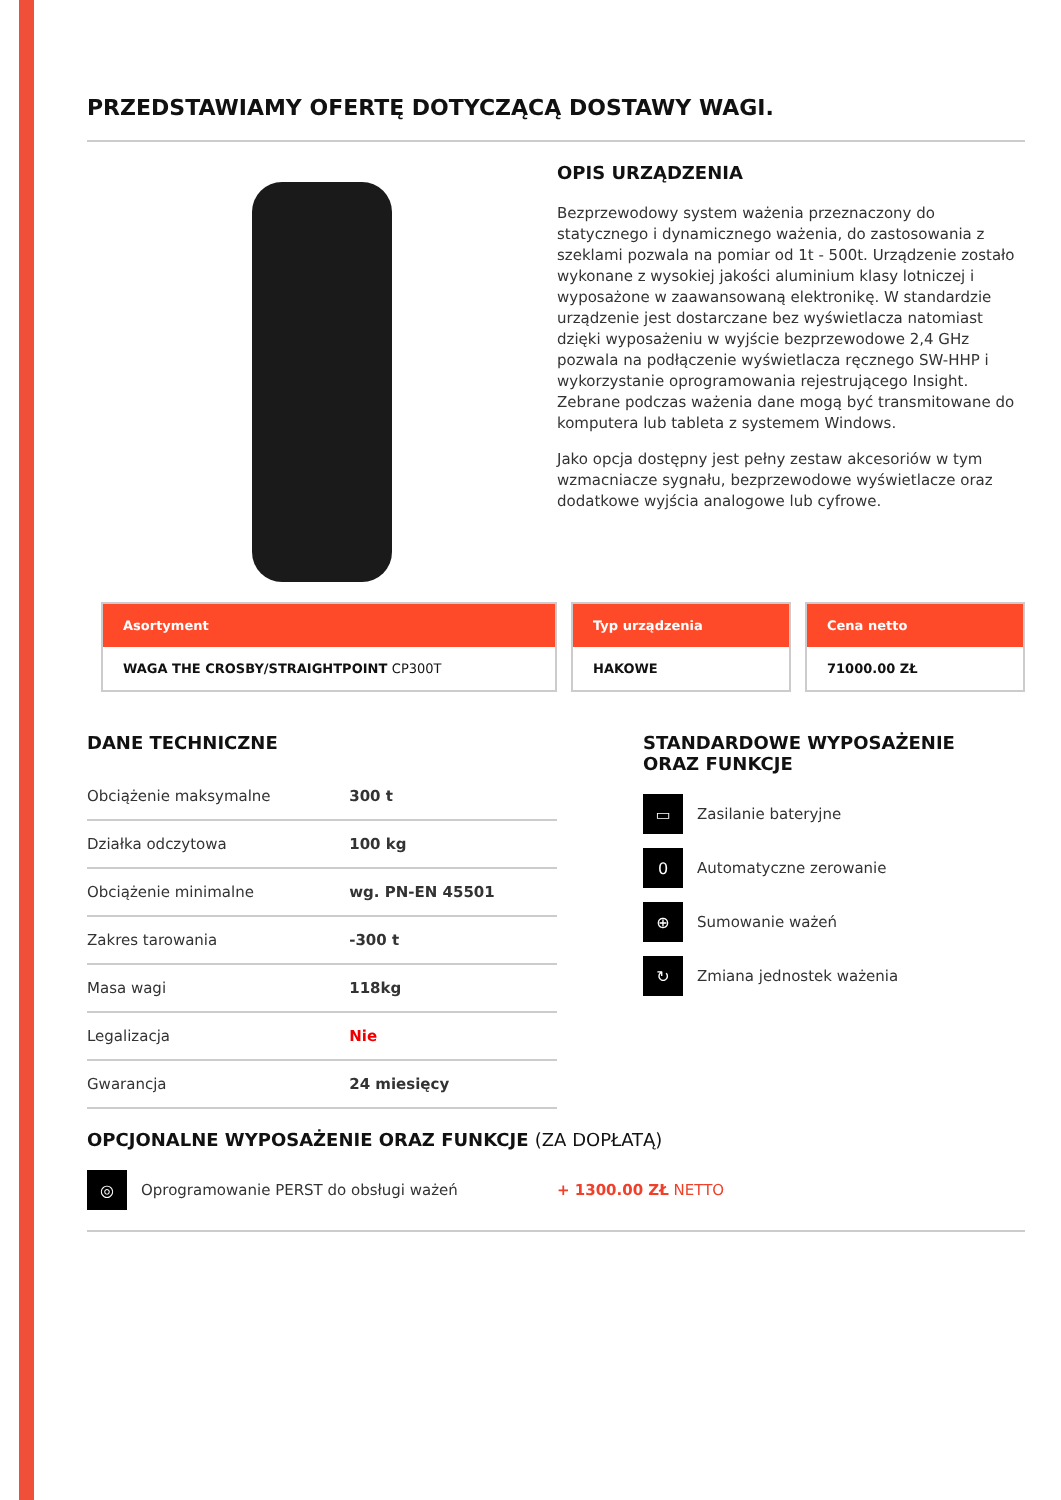PRZEDSTAWIAMY OFERTĘ DOTYCZĄCĄ DOSTAWY WAGI.
OPIS URZĄDZENIA
Bezprzewodowy system ważenia przeznaczony do statycznego i dynamicznego ważenia, do zastosowania z szeklami pozwala na pomiar od 1t - 500t. Urządzenie zostało wykonane z wysokiej jakości aluminium klasy lotniczej i wyposażone w zaawansowaną elektronikę. W standardzie urządzenie jest dostarczane bez wyświetlacza natomiast dzięki wyposażeniu w wyjście bezprzewodowe 2,4 GHz pozwala na podłączenie wyświetlacza ręcznego SW-HHP i wykorzystanie oprogramowania rejestrującego Insight. Zebrane podczas ważenia dane mogą być transmitowane do komputera lub tableta z systemem Windows.
Jako opcja dostępny jest pełny zestaw akcesoriów w tym wzmacniacze sygnału, bezprzewodowe wyświetlacze oraz dodatkowe wyjścia analogowe lub cyfrowe.
Asortyment
WAGA THE CROSBY/STRAIGHTPOINT CP300T
Typ urządzenia
HAKOWE
Cena netto
71000.00 ZŁ
DANE TECHNICZNE
| Obciążenie maksymalne | 300 t |
| Działka odczytowa | 100 kg |
| Obciążenie minimalne | wg. PN-EN 45501 |
| Zakres tarowania | -300 t |
| Masa wagi | 118kg |
| Legalizacja | Nie |
| Gwarancja | 24 miesięcy |
STANDARDOWE WYPOSAŻENIE
ORAZ FUNKCJE
▭
Zasilanie bateryjne
0
Automatyczne zerowanie
⊕
Sumowanie ważeń
↻
Zmiana jednostek ważenia
OPCJONALNE WYPOSAŻENIE ORAZ FUNKCJE (ZA DOPŁATĄ)
◎
Oprogramowanie PERST do obsługi ważeń + 1300.00 ZŁ NETTO